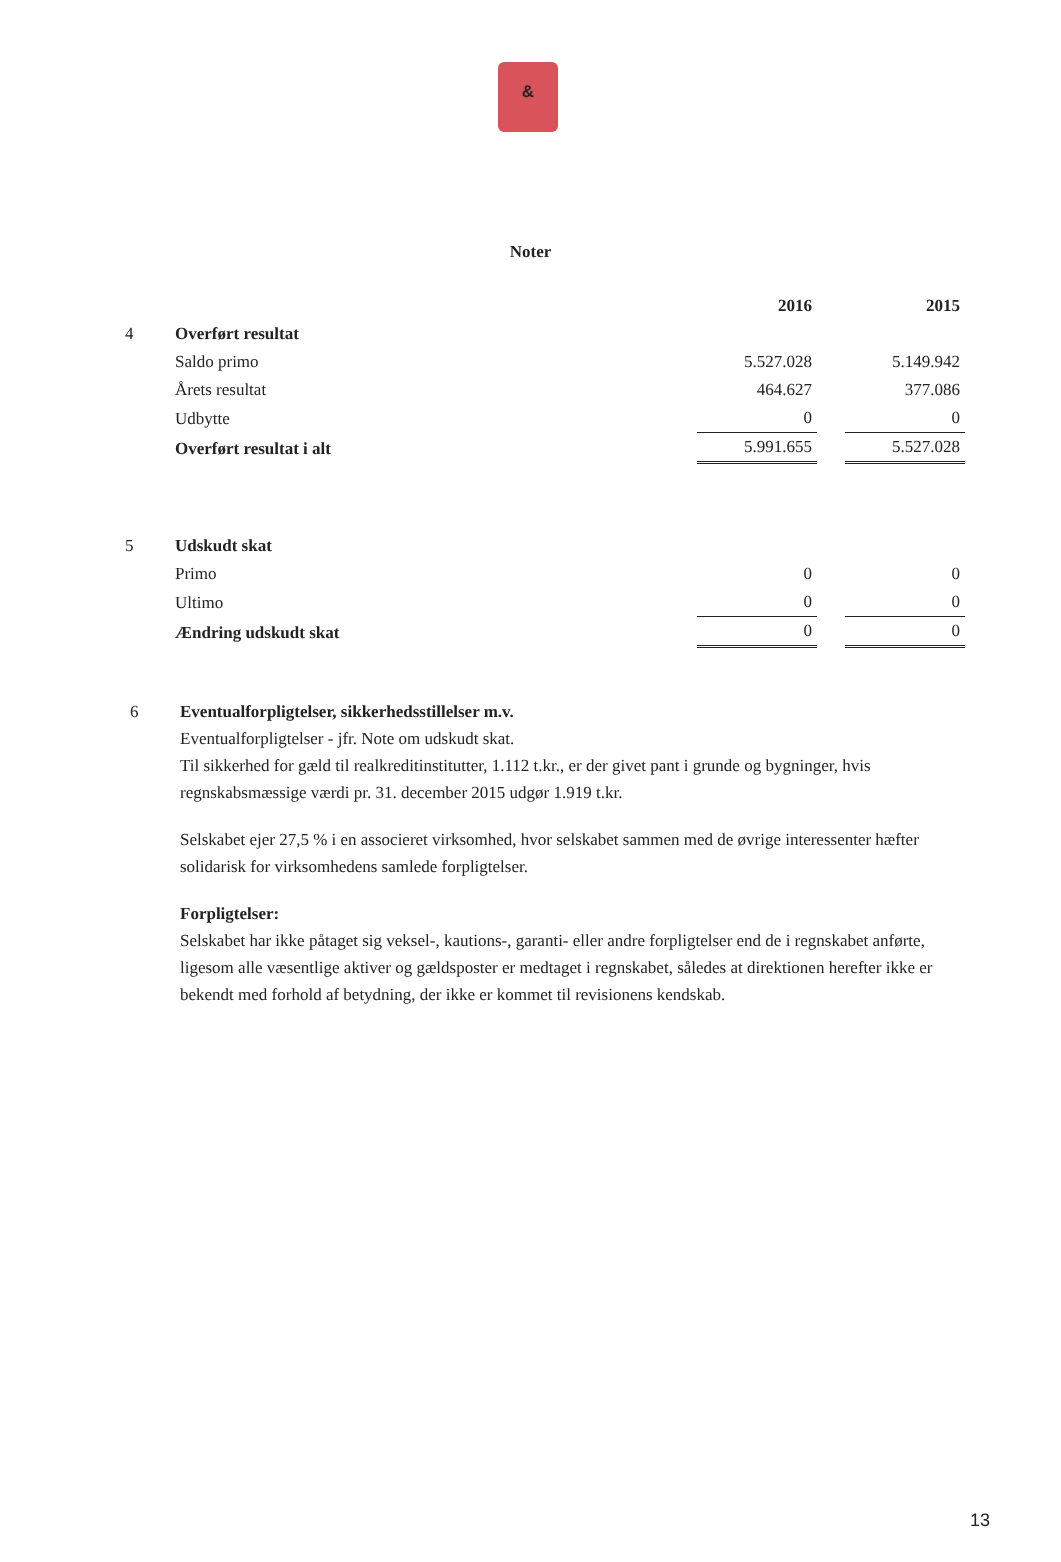&
Noter
| | | 2016 | | 2015 |
| 4 | Overført resultat | | | |
| | Saldo primo | 5.527.028 | | 5.149.942 |
| | Årets resultat | 464.627 | | 377.086 |
| | Udbytte | 0 | | 0 |
| | Overført resultat i alt | 5.991.655 | | 5.527.028 |
| 5 | Udskudt skat | | | |
| | Primo | 0 | | 0 |
| | Ultimo | 0 | | 0 |
| | Ændring udskudt skat | 0 | | 0 |
6 Eventualforpligtelser, sikkerhedsstillelser m.v.
Eventualforpligtelser - jfr. Note om udskudt skat.
Til sikkerhed for gæld til realkreditinstitutter, 1.112 t.kr., er der givet pant i grunde og bygninger, hvis regnskabsmæssige værdi pr. 31. december 2015 udgør 1.919 t.kr.
Selskabet ejer 27,5 % i en associeret virksomhed, hvor selskabet sammen med de øvrige interessenter hæfter solidarisk for virksomhedens samlede forpligtelser.
Forpligtelser:
Selskabet har ikke påtaget sig veksel-, kautions-, garanti- eller andre forpligtelser end de i regnskabet anførte, ligesom alle væsentlige aktiver og gældsposter er medtaget i regnskabet, således at direktionen herefter ikke er bekendt med forhold af betydning, der ikke er kommet til revisionens kendskab.
13